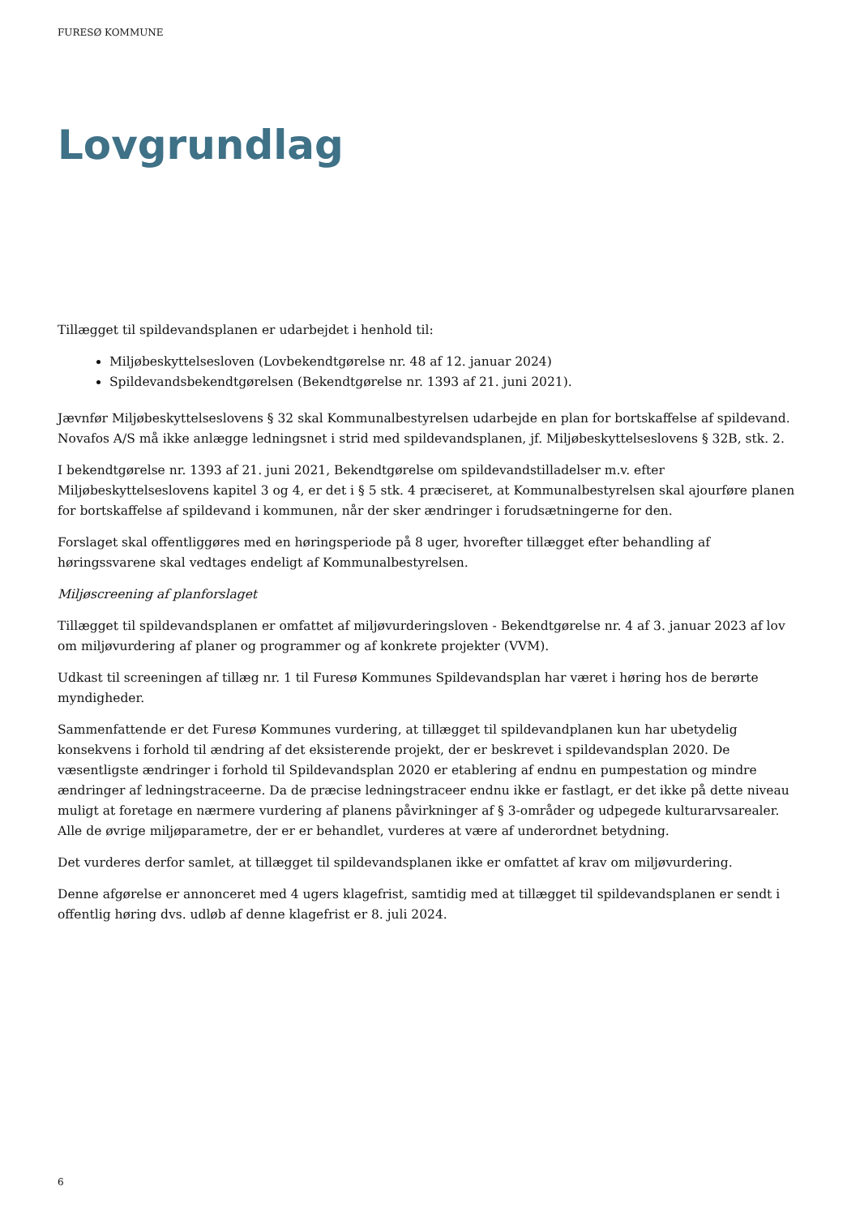FURESØ KOMMUNE
Lovgrundlag
Tillægget til spildevandsplanen er udarbejdet i henhold til:
Miljøbeskyttelsesloven (Lovbekendtgørelse nr. 48 af 12. januar 2024)
Spildevandsbekendtgørelsen (Bekendtgørelse nr. 1393 af 21. juni 2021).
Jævnfør Miljøbeskyttelseslovens § 32 skal Kommunalbestyrelsen udarbejde en plan for bortskaffelse af spildevand. Novafos A/S må ikke anlægge ledningsnet i strid med spildevandsplanen, jf. Miljøbeskyttelseslovens § 32B, stk. 2.
I bekendtgørelse nr. 1393 af 21. juni 2021, Bekendtgørelse om spildevandstilladelser m.v. efter Miljøbeskyttelseslovens kapitel 3 og 4, er det i § 5 stk. 4 præciseret, at Kommunalbestyrelsen skal ajourføre planen for bortskaffelse af spildevand i kommunen, når der sker ændringer i forudsætningerne for den.
Forslaget skal offentliggøres med en høringsperiode på 8 uger, hvorefter tillægget efter behandling af høringssvarene skal vedtages endeligt af Kommunalbestyrelsen.
Miljøscreening af planforslaget
Tillægget til spildevandsplanen er omfattet af miljøvurderingsloven - Bekendtgørelse nr. 4 af 3. januar 2023 af lov om miljøvurdering af planer og programmer og af konkrete projekter (VVM).
Udkast til screeningen af tillæg nr. 1 til Furesø Kommunes Spildevandsplan har været i høring hos de berørte myndigheder.
Sammenfattende er det Furesø Kommunes vurdering, at tillægget til spildevandplanen kun har ubetydelig konsekvens i forhold til ændring af det eksisterende projekt, der er beskrevet i spildevandsplan 2020. De væsentligste ændringer i forhold til Spildevandsplan 2020 er etablering af endnu en pumpestation og mindre ændringer af ledningstraceerne. Da de præcise ledningstraceer endnu ikke er fastlagt, er det ikke på dette niveau muligt at foretage en nærmere vurdering af planens påvirkninger af § 3-områder og udpegede kulturarvsarealer. Alle de øvrige miljøparametre, der er er behandlet, vurderes at være af underordnet betydning.
Det vurderes derfor samlet, at tillægget til spildevandsplanen ikke er omfattet af krav om miljøvurdering.
Denne afgørelse er annonceret med 4 ugers klagefrist, samtidig med at tillægget til spildevandsplanen er sendt i offentlig høring dvs. udløb af denne klagefrist er 8. juli 2024.
6